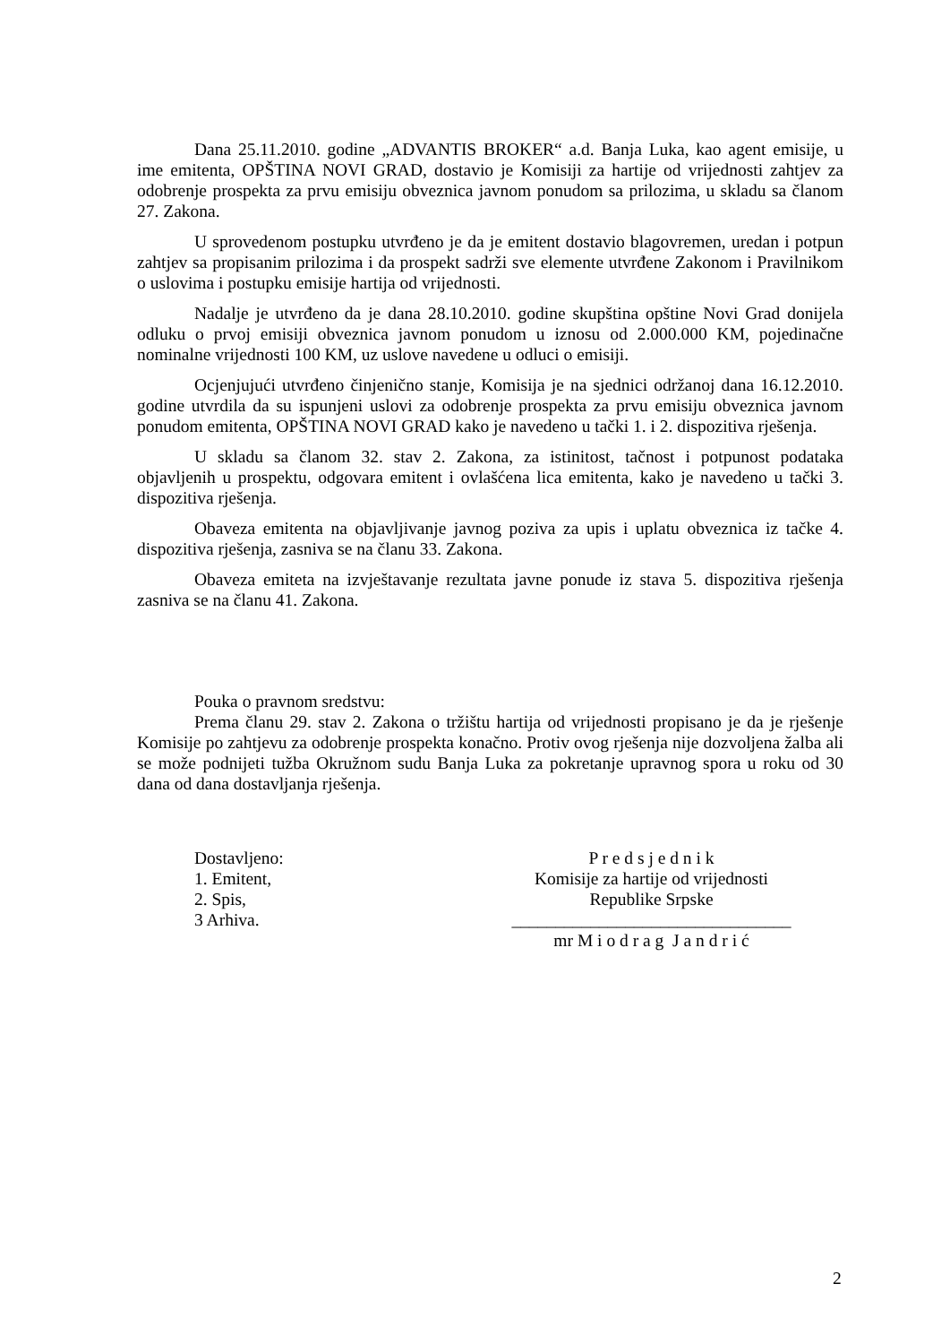Dana 25.11.2010. godine „ADVANTIS BROKER“ a.d. Banja Luka, kao agent emisije, u ime emitenta, OPŠTINA NOVI GRAD, dostavio je Komisiji za hartije od vrijednosti zahtjev za odobrenje prospekta za prvu emisiju obveznica javnom ponudom sa prilozima, u skladu sa članom 27. Zakona.
U sprovedenom postupku utvrđeno je da je emitent dostavio blagovremen, uredan i potpun zahtjev sa propisanim prilozima i da prospekt sadrži sve elemente utvrđene Zakonom i Pravilnikom o uslovima i postupku emisije hartija od vrijednosti.
Nadalje je utvrđeno da je dana 28.10.2010. godine skupština opštine Novi Grad donijela odluku o prvoj emisiji obveznica javnom ponudom u iznosu od 2.000.000 KM, pojedinačne nominalne vrijednosti 100 KM, uz uslove navedene u odluci o emisiji.
Ocjenjujući utvrđeno činjenično stanje, Komisija je na sjednici održanoj dana 16.12.2010. godine utvrdila da su ispunjeni uslovi za odobrenje prospekta za prvu emisiju obveznica javnom ponudom emitenta, OPŠTINA NOVI GRAD kako je navedeno u tački 1. i 2. dispozitiva rješenja.
U skladu sa članom 32. stav 2. Zakona, za istinitost, tačnost i potpunost podataka objavljenih u prospektu, odgovara emitent i ovlašćena lica emitenta, kako je navedeno u tački 3. dispozitiva rješenja.
Obaveza emitenta na objavljivanje javnog poziva za upis i uplatu obveznica iz tačke 4. dispozitiva rješenja, zasniva se na članu 33. Zakona.
Obaveza emiteta na izvještavanje rezultata javne ponude iz stava 5. dispozitiva rješenja zasniva se na članu 41. Zakona.
Pouka o pravnom sredstvu:
Prema članu 29. stav 2. Zakona o tržištu hartija od vrijednosti propisano je da je rješenje Komisije po zahtjevu za odobrenje prospekta konačno. Protiv ovog rješenja nije dozvoljena žalba ali se može podnijeti tužba Okružnom sudu Banja Luka za pokretanje upravnog spora u roku od 30 dana od dana dostavljanja rješenja.
Dostavljeno:
1. Emitent,
2. Spis,
3 Arhiva.
P r e d s j e d n i k
Komisije za hartije od vrijednosti
Republike Srpske
________________________________
mr M i o d r a g J a n d r i ć
2